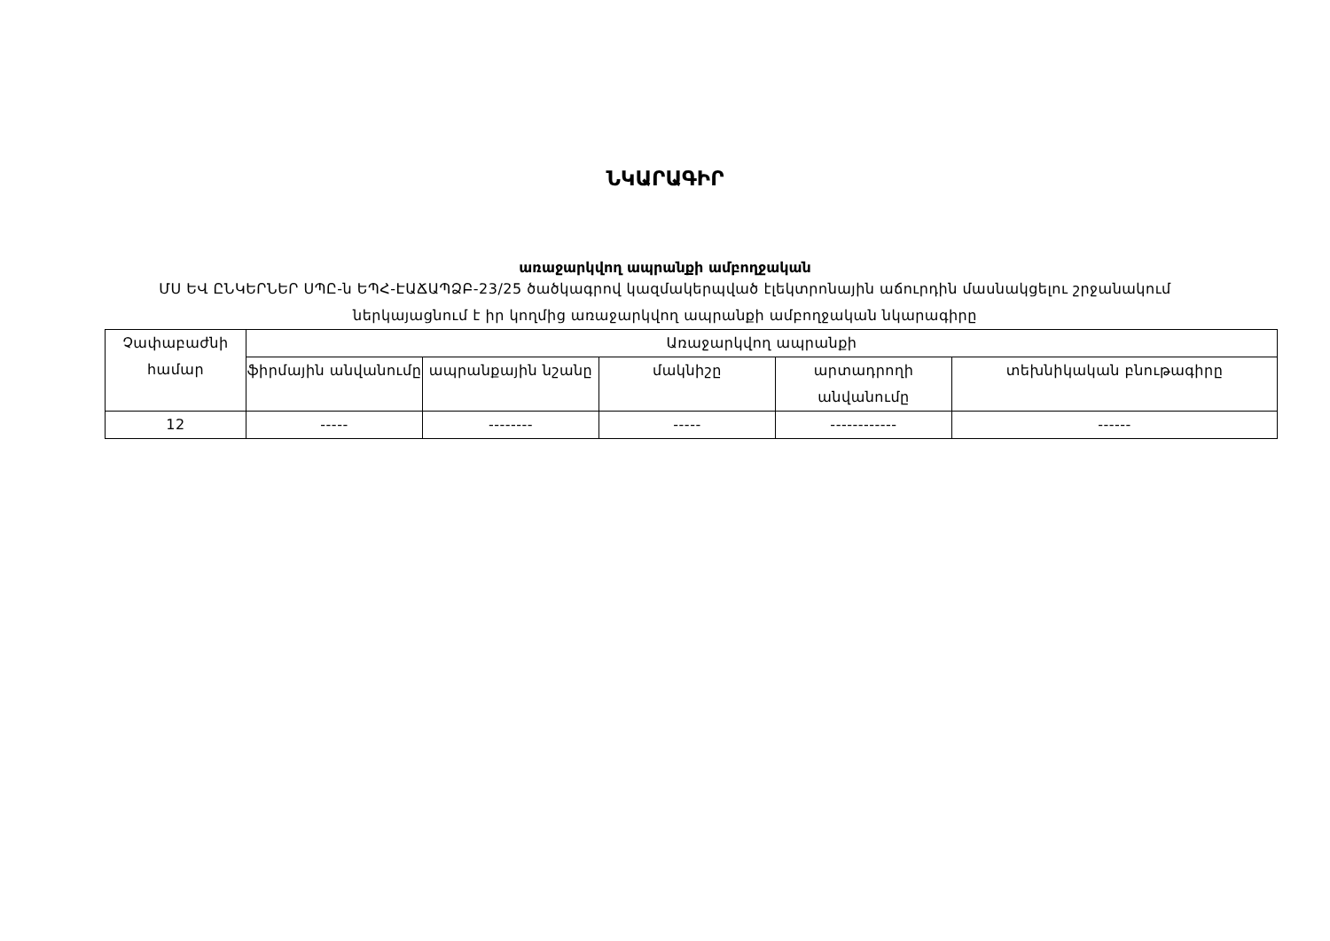ՆԿԱՐԱԳԻՐ
առաջարկվող ապրանքի ամբողջական
ՄՍ ԵՎ ԸՆԿԵՐՆԵՐ ՍՊԸ-ն ԵՊՀ-ԷԱՃԱՊՁԲ-23/25 ծածկագրով կազմակերպված էլեկտրոնային աճուրդին մասնակցելու շրջանակում ներկայացնում է իր կողմից առաջարկվող ապրանքի ամբողջական նկարագիրը
| Չափաբաժնի համար | Առաջարկվող ապրանքի | | | | |
| | ֆիրմային անվանումը | ապրանքային նշանը | մակնիշը | արտադրողի անվանումը | տեխնիկական բնութագիրը |
| 12 | ----- | -------- | ----- | ------------ | ------ |